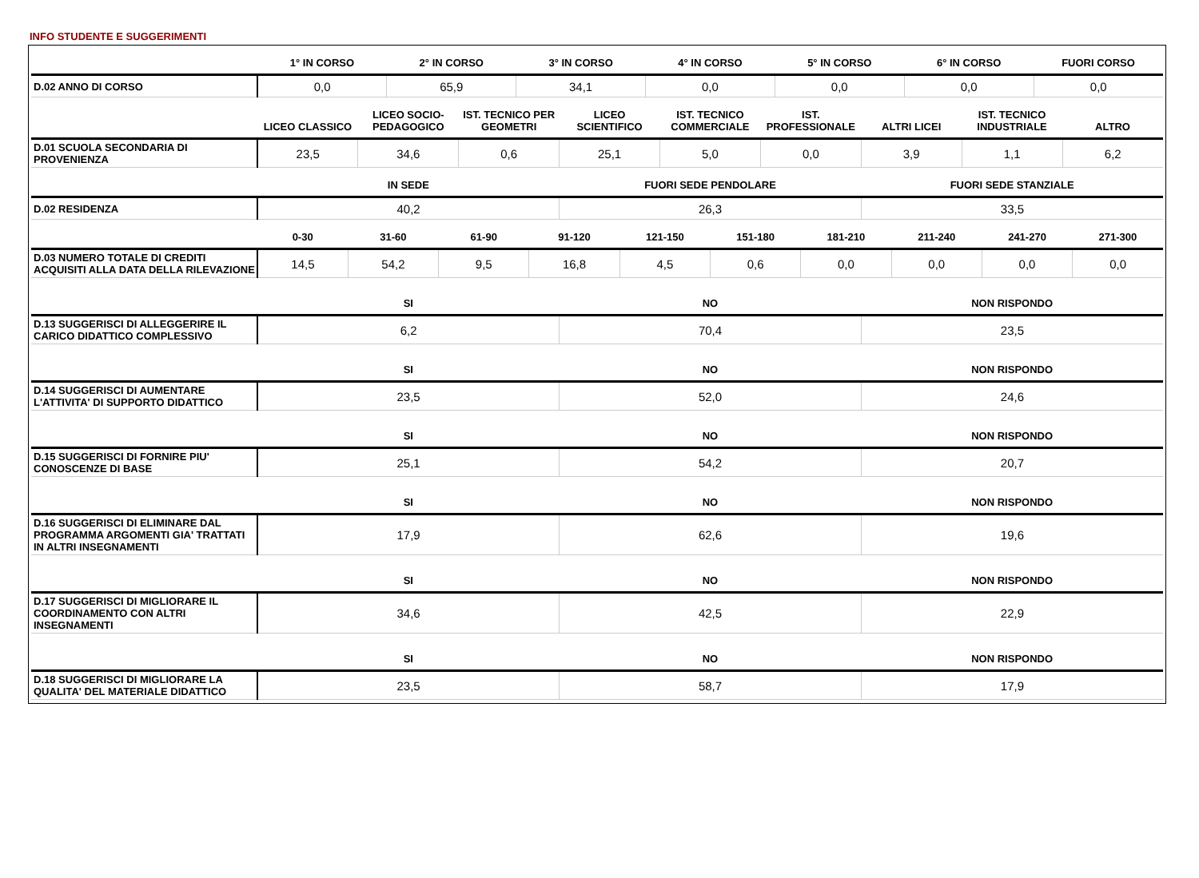INFO STUDENTE E SUGGERIMENTI
| | 1° IN CORSO | 2° IN CORSO | 3° IN CORSO | 4° IN CORSO | 5° IN CORSO | 6° IN CORSO | FUORI CORSO |
| --- | --- | --- | --- | --- | --- | --- | --- |
| D.02 ANNO DI CORSO | 0,0 | 65,9 | 34,1 | 0,0 | 0,0 | 0,0 | 0,0 |
| | LICEO CLASSICO | LICEO SOCIO-PEDAGOGICO | IST. TECNICO PER GEOMETRI | LICEO SCIENTIFICO | IST. TECNICO COMMERCIALE | IST. PROFESSIONALE | ALTRI LICEI | IST. TECNICO INDUSTRIALE | ALTRO |
| --- | --- | --- | --- | --- | --- | --- | --- | --- | --- |
| D.01 SCUOLA SECONDARIA DI PROVENIENZA | 23,5 | 34,6 | 0,6 | 25,1 | 5,0 | 0,0 | 3,9 | 1,1 | 6,2 |
| | IN SEDE | FUORI SEDE PENDOLARE | FUORI SEDE STANZIALE |
| --- | --- | --- | --- |
| D.02 RESIDENZA | 40,2 | 26,3 | 33,5 |
| | 0-30 | 31-60 | 61-90 | 91-120 | 121-150 | 151-180 | 181-210 | 211-240 | 241-270 | 271-300 |
| --- | --- | --- | --- | --- | --- | --- | --- | --- | --- | --- |
| D.03 NUMERO TOTALE DI CREDITI ACQUISITI ALLA DATA DELLA RILEVAZIONE | 14,5 | 54,2 | 9,5 | 16,8 | 4,5 | 0,6 | 0,0 | 0,0 | 0,0 | 0,0 |
| | SI | NO | NON RISPONDO |
| --- | --- | --- | --- |
| D.13 SUGGERISCI DI ALLEGGERIRE IL CARICO DIDATTICO COMPLESSIVO | 6,2 | 70,4 | 23,5 |
| | SI | NO | NON RISPONDO |
| --- | --- | --- | --- |
| D.14 SUGGERISCI DI AUMENTARE L'ATTIVITA' DI SUPPORTO DIDATTICO | 23,5 | 52,0 | 24,6 |
| | SI | NO | NON RISPONDO |
| --- | --- | --- | --- |
| D.15 SUGGERISCI DI FORNIRE PIU' CONOSCENZE DI BASE | 25,1 | 54,2 | 20,7 |
| | SI | NO | NON RISPONDO |
| --- | --- | --- | --- |
| D.16 SUGGERISCI DI ELIMINARE DAL PROGRAMMA ARGOMENTI GIA' TRATTATI IN ALTRI INSEGNAMENTI | 17,9 | 62,6 | 19,6 |
| | SI | NO | NON RISPONDO |
| --- | --- | --- | --- |
| D.17 SUGGERISCI DI MIGLIORARE IL COORDINAMENTO CON ALTRI INSEGNAMENTI | 34,6 | 42,5 | 22,9 |
| | SI | NO | NON RISPONDO |
| --- | --- | --- | --- |
| D.18 SUGGERISCI DI MIGLIORARE LA QUALITA' DEL MATERIALE DIDATTICO | 23,5 | 58,7 | 17,9 |